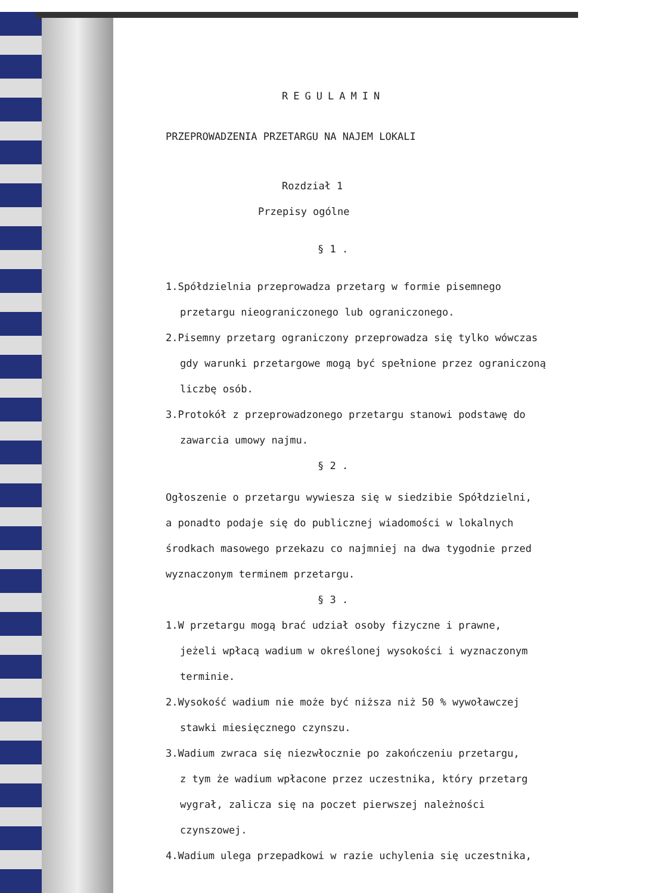REGULAMIN
PRZEPROWADZENIA PRZETARGU NA NAJEM LOKALI
Rozdział 1
Przepisy ogólne
§ 1 .
1.Spółdzielnia przeprowadza przetarg w formie pisemnego
przetargu nieograniczonego lub ograniczonego.
2.Pisemny przetarg ograniczony przeprowadza się tylko wówczas
gdy warunki przetargowe mogą być spełnione przez ograniczoną
liczbę osób.
3.Protokół z przeprowadzonego przetargu stanowi podstawę do
zawarcia umowy najmu.
§ 2 .
Ogłoszenie o przetargu wywiesza się w siedzibie Spółdzielni,
a ponadto podaje się do publicznej wiadomości w lokalnych
środkach masowego przekazu co najmniej na dwa tygodnie przed
wyznaczonym terminem przetargu.
§ 3 .
1.W przetargu mogą brać udział osoby fizyczne i prawne,
jeżeli wpłacą wadium w określonej wysokości i wyznaczonym
terminie.
2.Wysokość wadium nie może być niższa niż 50 % wywoławczej
stawki miesięcznego czynszu.
3.Wadium zwraca się niezwłocznie po zakończeniu przetargu,
z tym że wadium wpłacone przez uczestnika, który przetarg
wygrał, zalicza się na poczet pierwszej należności
czynszowej.
4.Wadium ulega przepadkowi w razie uchylenia się uczestnika,